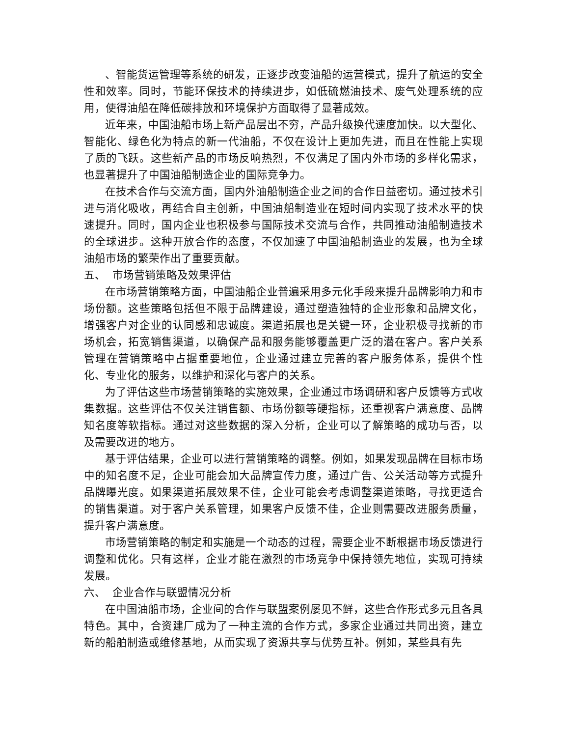、智能货运管理等系统的研发，正逐步改变油船的运营模式，提升了航运的安全性和效率。同时，节能环保技术的持续进步，如低硫燃油技术、废气处理系统的应用，使得油船在降低碳排放和环境保护方面取得了显著成效。
近年来，中国油船市场上新产品层出不穷，产品升级换代速度加快。以大型化、智能化、绿色化为特点的新一代油船，不仅在设计上更加先进，而且在性能上实现了质的飞跃。这些新产品的市场反响热烈，不仅满足了国内外市场的多样化需求，也显著提升了中国油船制造企业的国际竞争力。
在技术合作与交流方面，国内外油船制造企业之间的合作日益密切。通过技术引进与消化吸收，再结合自主创新，中国油船制造业在短时间内实现了技术水平的快速提升。同时，国内企业也积极参与国际技术交流与合作，共同推动油船制造技术的全球进步。这种开放合作的态度，不仅加速了中国油船制造业的发展，也为全球油船市场的繁荣作出了重要贡献。
五、 市场营销策略及效果评估
在市场营销策略方面，中国油船企业普遍采用多元化手段来提升品牌影响力和市场份额。这些策略包括但不限于品牌建设，通过塑造独特的企业形象和品牌文化，增强客户对企业的认同感和忠诚度。渠道拓展也是关键一环，企业积极寻找新的市场机会，拓宽销售渠道，以确保产品和服务能够覆盖更广泛的潜在客户。客户关系管理在营销策略中占据重要地位，企业通过建立完善的客户服务体系，提供个性化、专业化的服务，以维护和深化与客户的关系。
为了评估这些市场营销策略的实施效果，企业通过市场调研和客户反馈等方式收集数据。这些评估不仅关注销售额、市场份额等硬指标，还重视客户满意度、品牌知名度等软指标。通过对这些数据的深入分析，企业可以了解策略的成功与否，以及需要改进的地方。
基于评估结果，企业可以进行营销策略的调整。例如，如果发现品牌在目标市场中的知名度不足，企业可能会加大品牌宣传力度，通过广告、公关活动等方式提升品牌曝光度。如果渠道拓展效果不佳，企业可能会考虑调整渠道策略，寻找更适合的销售渠道。对于客户关系管理，如果客户反馈不佳，企业则需要改进服务质量，提升客户满意度。
市场营销策略的制定和实施是一个动态的过程，需要企业不断根据市场反馈进行调整和优化。只有这样，企业才能在激烈的市场竞争中保持领先地位，实现可持续发展。
六、 企业合作与联盟情况分析
在中国油船市场，企业间的合作与联盟案例屡见不鲜，这些合作形式多元且各具特色。其中，合资建厂成为了一种主流的合作方式，多家企业通过共同出资，建立新的船舶制造或维修基地，从而实现了资源共享与优势互补。例如，某些具有先